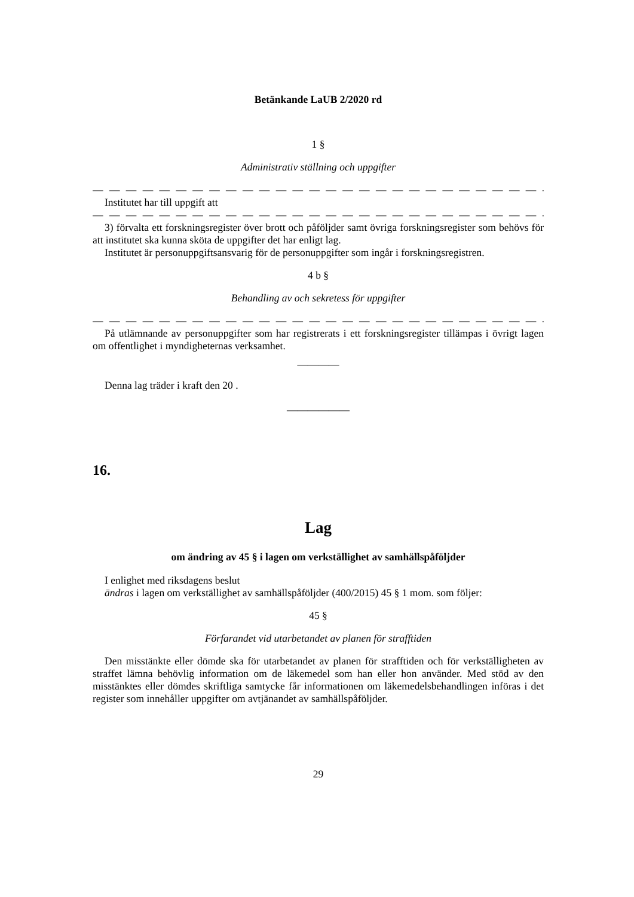Betänkande LaUB 2/2020 rd
1 §
Administrativ ställning och uppgifter
— — — — — — — — — — — — — — — — — — — — — — — — — — — — — —
Institutet har till uppgift att
— — — — — — — — — — — — — — — — — — — — — — — — — — — — — —
3) förvalta ett forskningsregister över brott och påföljder samt övriga forskningsregister som behövs för att institutet ska kunna sköta de uppgifter det har enligt lag.
Institutet är personuppgiftsansvarig för de personuppgifter som ingår i forskningsregistren.
4 b §
Behandling av och sekretess för uppgifter
— — — — — — — — — — — — — — — — — — — — — — — — — — — — — —
På utlämnande av personuppgifter som har registrerats i ett forskningsregister tillämpas i övrigt lagen om offentlighet i myndigheternas verksamhet.
————
Denna lag träder i kraft den 20 .
——————
16.
Lag
om ändring av 45 § i lagen om verkställighet av samhällspåföljder
I enlighet med riksdagens beslut
ändras i lagen om verkställighet av samhällspåföljder (400/2015) 45 § 1 mom. som följer:
45 §
Förfarandet vid utarbetandet av planen för strafftiden
Den misstänkte eller dömde ska för utarbetandet av planen för strafftiden och för verkställigheten av straffet lämna behövlig information om de läkemedel som han eller hon använder. Med stöd av den misstänktes eller dömdes skriftliga samtycke får informationen om läkemedelsbehandlingen införas i det register som innehåller uppgifter om avtjänandet av samhällspåföljder.
29